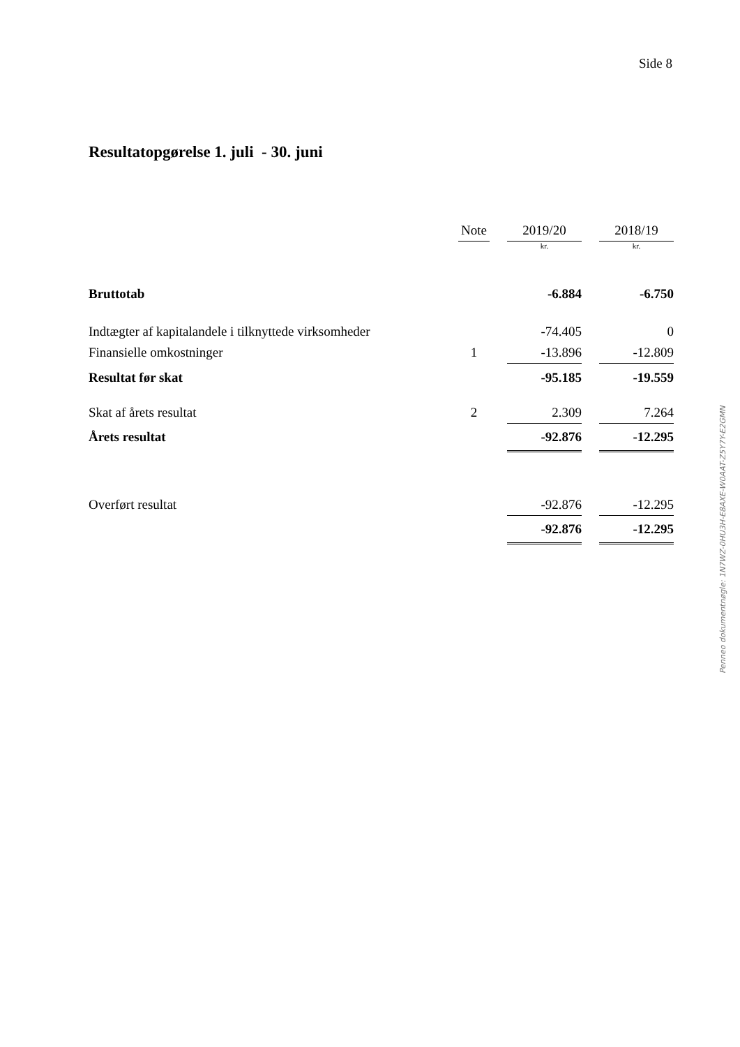Side 8
Resultatopgørelse 1. juli - 30. juni
| | Note | | 2019/20 | | 2018/19 |
| --- | --- | --- | --- | --- | --- |
| | | | kr. | | kr. |
| Bruttotab | | | -6.884 | | -6.750 |
| Indtægter af kapitalandele i tilknyttede virksomheder | | | -74.405 | | 0 |
| Finansielle omkostninger | 1 | | -13.896 | | -12.809 |
| Resultat før skat | | | -95.185 | | -19.559 |
| Skat af årets resultat | 2 | | 2.309 | | 7.264 |
| Årets resultat | | | -92.876 | | -12.295 |
| Overført resultat | | | -92.876 | | -12.295 |
| | | | -92.876 | | -12.295 |
Penneo dokumentnøgle: 1N7WZ-0HU3H-E8AXE-W0AAT-Z5Y7Y-E2GMN